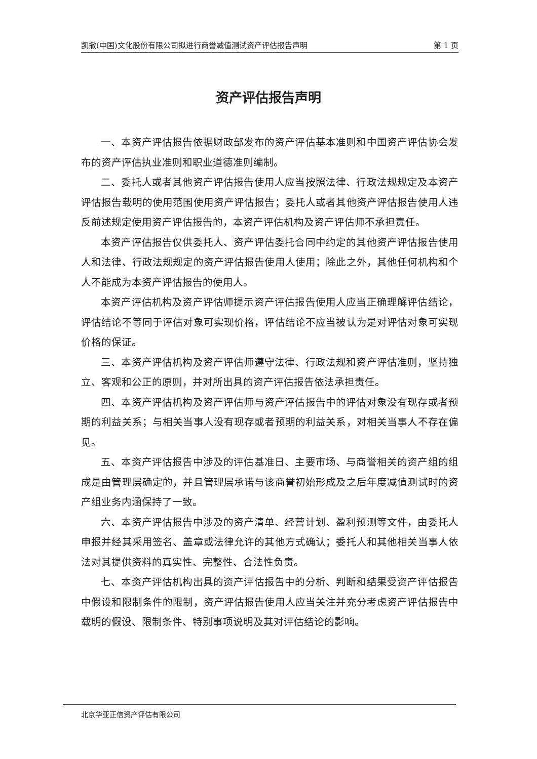凯撒(中国)文化股份有限公司拟进行商誉减值测试资产评估报告声明 第 1 页
资产评估报告声明
一、本资产评估报告依据财政部发布的资产评估基本准则和中国资产评估协会发布的资产评估执业准则和职业道德准则编制。
二、委托人或者其他资产评估报告使用人应当按照法律、行政法规规定及本资产评估报告载明的使用范围使用资产评估报告；委托人或者其他资产评估报告使用人违反前述规定使用资产评估报告的，本资产评估机构及资产评估师不承担责任。
本资产评估报告仅供委托人、资产评估委托合同中约定的其他资产评估报告使用人和法律、行政法规规定的资产评估报告使用人使用；除此之外，其他任何机构和个人不能成为本资产评估报告的使用人。
本资产评估机构及资产评估师提示资产评估报告使用人应当正确理解评估结论，评估结论不等同于评估对象可实现价格，评估结论不应当被认为是对评估对象可实现价格的保证。
三、本资产评估机构及资产评估师遵守法律、行政法规和资产评估准则，坚持独立、客观和公正的原则，并对所出具的资产评估报告依法承担责任。
四、本资产评估机构及资产评估师与资产评估报告中的评估对象没有现存或者预期的利益关系；与相关当事人没有现存或者预期的利益关系，对相关当事人不存在偏见。
五、本资产评估报告中涉及的评估基准日、主要市场、与商誉相关的资产组的组成是由管理层确定的，并且管理层承诺与该商誉初始形成及之后年度减值测试时的资产组业务内涵保持了一致。
六、本资产评估报告中涉及的资产清单、经营计划、盈利预测等文件，由委托人申报并经其采用签名、盖章或法律允许的其他方式确认；委托人和其他相关当事人依法对其提供资料的真实性、完整性、合法性负责。
七、本资产评估机构出具的资产评估报告中的分析、判断和结果受资产评估报告中假设和限制条件的限制，资产评估报告使用人应当关注并充分考虑资产评估报告中载明的假设、限制条件、特别事项说明及其对评估结论的影响。
北京华亚正信资产评估有限公司